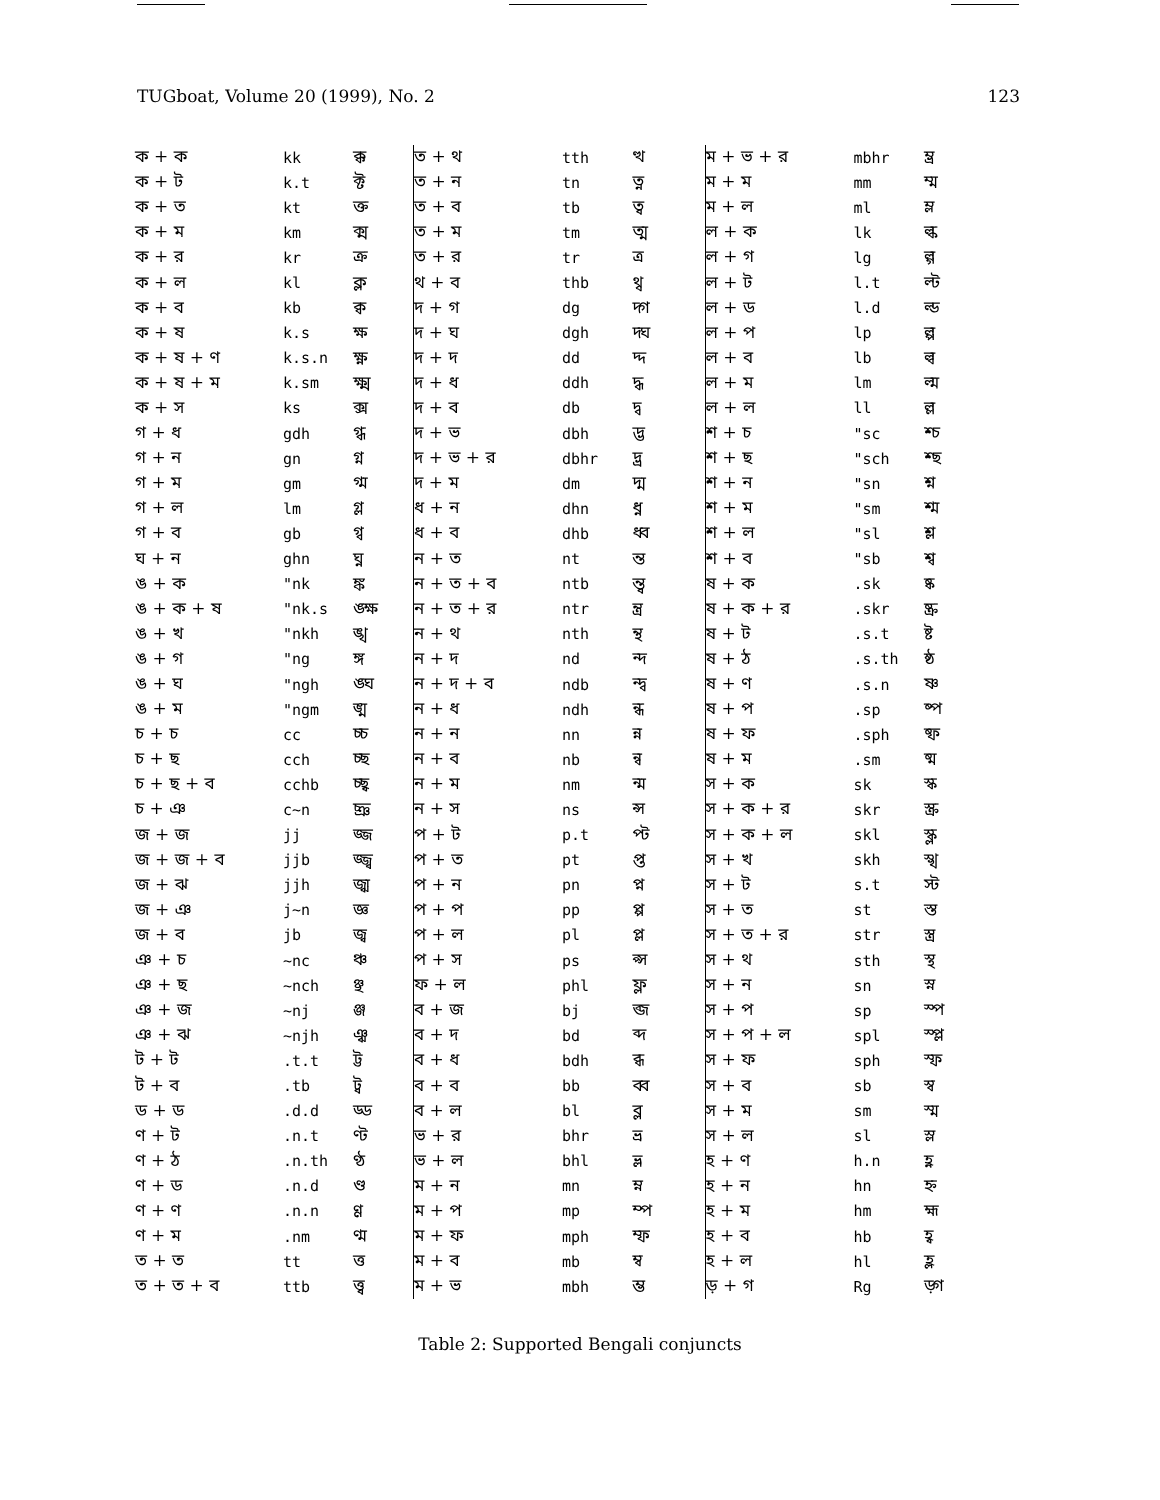TUGboat, Volume 20 (1999), No. 2 123
| ক + ক | kk | ক্ক |
| ক + ট | k.t | ক্ট |
| ক + ত | kt | ক্ত |
| ক + ম | km | ক্ম |
| ক + র | kr | ক্র |
| ক + ল | kl | ক্ল |
| ক + ব | kb | ক্ব |
| ক + ষ | k.s | ক্ষ |
| ক + ষ + ণ | k.s.n | ক্ষ্ণ |
| ক + ষ + ম | k.sm | ক্ষ্ম |
| ক + স | ks | ক্স |
| গ + ধ | gdh | গ্ধ |
| গ + ন | gn | গ্ন |
| গ + ম | gm | গ্ম |
| গ + ল | lm | গ্ল |
| গ + ব | gb | গ্ব |
| ঘ + ন | ghn | ঘ্ন |
| ঙ + ক | "nk | ঙ্ক |
| ঙ + ক + ষ | "nk.s | ঙ্ক্ষ |
| ঙ + খ | "nkh | ঙ্খ |
| ঙ + গ | "ng | ঙ্গ |
| ঙ + ঘ | "ngh | ঙ্ঘ |
| ঙ + ম | "ngm | ঙ্ম |
| চ + চ | cc | চ্চ |
| চ + ছ | cch | চ্ছ |
| চ + ছ + ব | cchb | চ্ছ্ব |
| চ + ঞ | c~n | চ্ঞ |
| জ + জ | jj | জ্জ |
| জ + জ + ব | jjb | জ্জ্ব |
| জ + ঝ | jjh | জ্ঝ |
| জ + ঞ | j~n | জ্ঞ |
| জ + ব | jb | জ্ব |
| ঞ + চ | ~nc | ঞ্চ |
| ঞ + ছ | ~nch | ঞ্ছ |
| ঞ + জ | ~nj | ঞ্জ |
| ঞ + ঝ | ~njh | ঞ্ঝ |
| ট + ট | .t.t | ট্ট |
| ট + ব | .tb | ট্ব |
| ড + ড | .d.d | ড্ড |
| ণ + ট | .n.t | ণ্ট |
| ণ + ঠ | .n.th | ণ্ঠ |
| ণ + ড | .n.d | ণ্ড |
| ণ + ণ | .n.n | ণ্ণ |
| ণ + ম | .nm | ণ্ম |
| ত + ত | tt | ত্ত |
| ত + ত + ব | ttb | ত্ত্ব |
| ত + থ | tth | ত্থ |
| ত + ন | tn | ত্ন |
| ত + ব | tb | ত্ব |
| ত + ম | tm | ত্ম |
| ত + র | tr | ত্র |
| থ + ব | thb | থ্ব |
| দ + গ | dg | দ্গ |
| দ + ঘ | dgh | দ্ঘ |
| দ + দ | dd | দ্দ |
| দ + ধ | ddh | দ্ধ |
| দ + ব | db | দ্ব |
| দ + ভ | dbh | দ্ভ |
| দ + ভ + র | dbhr | দ্ভ্র |
| দ + ম | dm | দ্ম |
| ধ + ন | dhn | ধ্ন |
| ধ + ব | dhb | ধ্ব |
| ন + ত | nt | ন্ত |
| ন + ত + ব | ntb | ন্ত্ব |
| ন + ত + র | ntr | ন্ত্র |
| ন + থ | nth | ন্থ |
| ন + দ | nd | ন্দ |
| ন + দ + ব | ndb | ন্দ্ব |
| ন + ধ | ndh | ন্ধ |
| ন + ন | nn | ন্ন |
| ন + ব | nb | ন্ব |
| ন + ম | nm | ন্ম |
| ন + স | ns | ন্স |
| প + ট | p.t | প্ট |
| প + ত | pt | প্ত |
| প + ন | pn | প্ন |
| প + প | pp | প্প |
| প + ল | pl | প্ল |
| প + স | ps | প্স |
| ফ + ল | phl | ফ্ল |
| ব + জ | bj | ব্জ |
| ব + দ | bd | ব্দ |
| ব + ধ | bdh | ব্ধ |
| ব + ব | bb | ব্ব |
| ব + ল | bl | ব্ল |
| ভ + র | bhr | ভ্র |
| ভ + ল | bhl | ভ্ল |
| ম + ন | mn | ম্ন |
| ম + প | mp | ম্প |
| ম + ফ | mph | ম্ফ |
| ম + ব | mb | ম্ব |
| ম + ভ | mbh | ম্ভ |
| ম + ভ + র | mbhr | ম্ভ্র |
| ম + ম | mm | ম্ম |
| ম + ল | ml | ম্ল |
| ল + ক | lk | ল্ক |
| ল + গ | lg | ল্গ |
| ল + ট | l.t | ল্ট |
| ল + ড | l.d | ল্ড |
| ল + প | lp | ল্প |
| ল + ব | lb | ল্ব |
| ল + ম | lm | ল্ম |
| ল + ল | ll | ল্ল |
| শ + চ | "sc | শ্চ |
| শ + ছ | "sch | শ্ছ |
| শ + ন | "sn | শ্ন |
| শ + ম | "sm | শ্ম |
| শ + ল | "sl | শ্ল |
| শ + ব | "sb | শ্ব |
| ষ + ক | .sk | ষ্ক |
| ষ + ক + র | .skr | ষ্ক্র |
| ষ + ট | .s.t | ষ্ট |
| ষ + ঠ | .s.th | ষ্ঠ |
| ষ + ণ | .s.n | ষ্ণ |
| ষ + প | .sp | ষ্প |
| ষ + ফ | .sph | ষ্ফ |
| ষ + ম | .sm | ষ্ম |
| স + ক | sk | স্ক |
| স + ক + র | skr | স্ক্র |
| স + ক + ল | skl | স্ক্ল |
| স + খ | skh | স্খ |
| স + ট | s.t | স্ট |
| স + ত | st | স্ত |
| স + ত + র | str | স্ত্র |
| স + থ | sth | স্থ |
| স + ন | sn | স্ন |
| স + প | sp | স্প |
| স + প + ল | spl | স্প্ল |
| স + ফ | sph | স্ফ |
| স + ব | sb | স্ব |
| স + ম | sm | স্ম |
| স + ল | sl | স্ল |
| হ + ণ | h.n | হ্ণ |
| হ + ন | hn | হ্ন |
| হ + ম | hm | হ্ম |
| হ + ব | hb | হ্ব |
| হ + ল | hl | হ্ল |
| ড় + গ | Rg | ড়্গ |
Table 2: Supported Bengali conjuncts